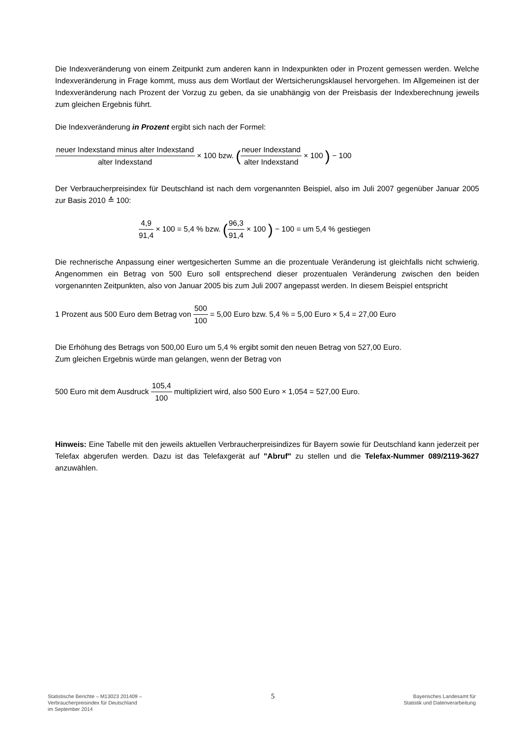Die Indexveränderung von einem Zeitpunkt zum anderen kann in Indexpunkten oder in Prozent gemessen werden. Welche Indexveränderung in Frage kommt, muss aus dem Wortlaut der Wertsicherungsklausel hervorgehen. Im Allgemeinen ist der Indexveränderung nach Prozent der Vorzug zu geben, da sie unabhängig von der Preisbasis der Indexberechnung jeweils zum gleichen Ergebnis führt.
Die Indexveränderung in Prozent ergibt sich nach der Formel:
neuer Indexstand minus alter Indexstand alter Indexstand × 100 bzw. (neuer Indexstand alter Indexstand × 100 ) − 100
Der Verbraucherpreisindex für Deutschland ist nach dem vorgenannten Beispiel, also im Juli 2007 gegenüber Januar 2005 zur Basis 2010 ≙ 100:
4,9 91,4 × 100 = 5,4 % bzw. (96,3 91,4 × 100 ) − 100 = um 5,4 % gestiegen
Die rechnerische Anpassung einer wertgesicherten Summe an die prozentuale Veränderung ist gleichfalls nicht schwierig. Angenommen ein Betrag von 500 Euro soll entsprechend dieser prozentualen Veränderung zwischen den beiden vorgenannten Zeitpunkten, also von Januar 2005 bis zum Juli 2007 angepasst werden. In diesem Beispiel entspricht
1 Prozent aus 500 Euro dem Betrag von 500 100 = 5,00 Euro bzw. 5,4 % = 5,00 Euro × 5,4 = 27,00 Euro
Die Erhöhung des Betrags von 500,00 Euro um 5,4 % ergibt somit den neuen Betrag von 527,00 Euro.
Zum gleichen Ergebnis würde man gelangen, wenn der Betrag von
500 Euro mit dem Ausdruck 105,4 100 multipliziert wird, also 500 Euro × 1,054 = 527,00 Euro.
Hinweis: Eine Tabelle mit den jeweils aktuellen Verbraucherpreisindizes für Bayern sowie für Deutschland kann jederzeit per Telefax abgerufen werden. Dazu ist das Telefaxgerät auf "Abruf" zu stellen und die Telefax-Nummer 089/2119-3627 anzuwählen.
Statistische Berichte – M13023 201409 –
Verbraucherpreisindex für Deutschland
im September 2014
5
Bayerisches Landesamt für
Statistik und Datenverarbeitung